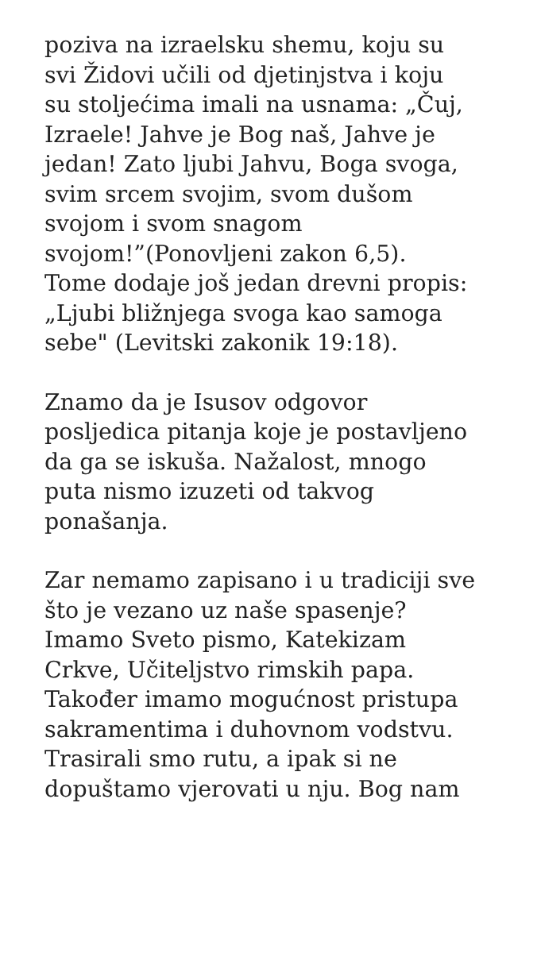poziva na izraelsku shemu, koju su
svi Židovi učili od djetinjstva i koju
su stoljećima imali na usnama: „Čuj,
Izraele! Jahve je Bog naš, Jahve je
jedan! Zato ljubi Jahvu, Boga svoga,
svim srcem svojim, svom dušom
svojom i svom snagom
svojom!”(Ponovljeni zakon 6,5).
Tome dodaje još jedan drevni propis:
„Ljubi bližnjega svoga kao samoga
sebe" (Levitski zakonik 19:18).
Znamo da je Isusov odgovor
posljedica pitanja koje je postavljeno
da ga se iskuša. Nažalost, mnogo
puta nismo izuzeti od takvog
ponašanja.
Zar nemamo zapisano i u tradiciji sve
što je vezano uz naše spasenje?
Imamo Sveto pismo, Katekizam
Crkve, Učiteljstvo rimskih papa.
Također imamo mogućnost pristupa
sakramentima i duhovnom vodstvu.
Trasirali smo rutu, a ipak si ne
dopuštamo vjerovati u nju. Bog nam